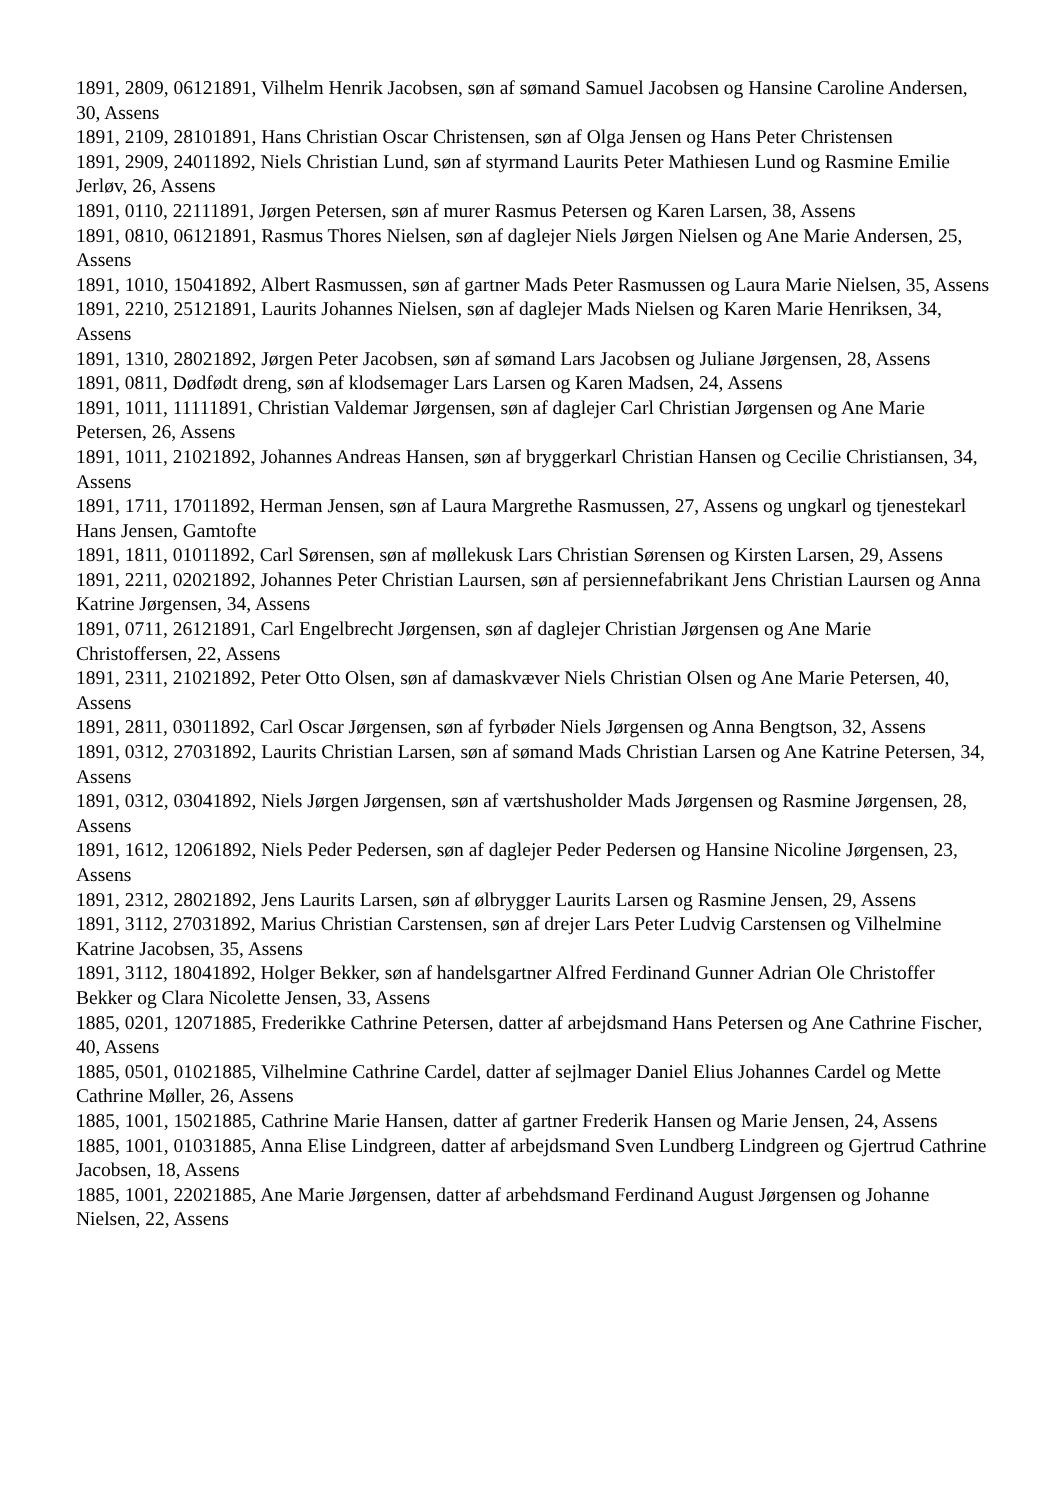1891, 2809, 06121891, Vilhelm Henrik Jacobsen, søn af sømand Samuel Jacobsen og Hansine Caroline Andersen, 30, Assens
1891, 2109, 28101891, Hans Christian Oscar Christensen, søn af Olga Jensen og Hans Peter Christensen
1891, 2909, 24011892, Niels Christian Lund, søn af styrmand Laurits Peter Mathiesen Lund og Rasmine Emilie Jerløv, 26, Assens
1891, 0110, 22111891, Jørgen Petersen, søn af murer Rasmus Petersen og Karen Larsen, 38, Assens
1891, 0810, 06121891, Rasmus Thores Nielsen, søn af daglejer Niels Jørgen Nielsen og Ane Marie Andersen, 25, Assens
1891, 1010, 15041892, Albert Rasmussen, søn af gartner Mads Peter Rasmussen og Laura Marie Nielsen, 35, Assens
1891, 2210, 25121891, Laurits Johannes Nielsen, søn af daglejer Mads Nielsen og Karen Marie Henriksen, 34, Assens
1891, 1310, 28021892, Jørgen Peter Jacobsen, søn af sømand Lars Jacobsen og Juliane Jørgensen, 28, Assens
1891, 0811, Dødfødt dreng, søn af klodsemager Lars Larsen og Karen Madsen, 24, Assens
1891, 1011, 11111891, Christian Valdemar Jørgensen, søn af daglejer Carl Christian Jørgensen og Ane Marie Petersen, 26, Assens
1891, 1011, 21021892, Johannes Andreas Hansen, søn af bryggerkarl Christian Hansen og Cecilie Christiansen, 34, Assens
1891, 1711, 17011892, Herman Jensen, søn af Laura Margrethe Rasmussen, 27, Assens og ungkarl og tjenestekarl Hans Jensen, Gamtofte
1891, 1811, 01011892, Carl Sørensen, søn af møllekusk Lars Christian Sørensen og Kirsten Larsen, 29, Assens
1891, 2211, 02021892, Johannes Peter Christian Laursen, søn af persiennefabrikant Jens Christian Laursen og Anna Katrine Jørgensen, 34, Assens
1891, 0711, 26121891, Carl Engelbrecht Jørgensen, søn af daglejer Christian Jørgensen og Ane Marie Christoffersen, 22, Assens
1891, 2311, 21021892, Peter Otto Olsen, søn af damaskvæver Niels Christian Olsen og Ane Marie Petersen, 40, Assens
1891, 2811, 03011892, Carl Oscar Jørgensen, søn af fyrbøder Niels Jørgensen og Anna Bengtson, 32, Assens
1891, 0312, 27031892, Laurits Christian Larsen, søn af sømand Mads Christian Larsen og Ane Katrine Petersen, 34, Assens
1891, 0312, 03041892, Niels Jørgen Jørgensen, søn af værtshusholder Mads Jørgensen og Rasmine Jørgensen, 28, Assens
1891, 1612, 12061892, Niels Peder Pedersen, søn af daglejer Peder Pedersen og Hansine Nicoline Jørgensen, 23, Assens
1891, 2312, 28021892, Jens Laurits Larsen, søn af ølbrygger Laurits Larsen og Rasmine Jensen, 29, Assens
1891, 3112, 27031892, Marius Christian Carstensen, søn af drejer Lars Peter Ludvig Carstensen og Vilhelmine Katrine Jacobsen, 35, Assens
1891, 3112, 18041892, Holger Bekker, søn af handelsgartner Alfred Ferdinand Gunner Adrian Ole Christoffer Bekker og Clara Nicolette Jensen, 33, Assens
1885, 0201, 12071885, Frederikke Cathrine Petersen, datter af arbejdsmand Hans Petersen og Ane Cathrine Fischer, 40, Assens
1885, 0501, 01021885, Vilhelmine Cathrine Cardel, datter af sejlmager Daniel Elius Johannes Cardel og Mette Cathrine Møller, 26, Assens
1885, 1001, 15021885, Cathrine Marie Hansen, datter af gartner Frederik Hansen og Marie Jensen, 24, Assens
1885, 1001, 01031885, Anna Elise Lindgreen, datter af arbejdsmand Sven Lundberg Lindgreen og Gjertrud Cathrine Jacobsen, 18, Assens
1885, 1001, 22021885, Ane Marie Jørgensen, datter af arbehdsmand Ferdinand August Jørgensen og Johanne Nielsen, 22, Assens